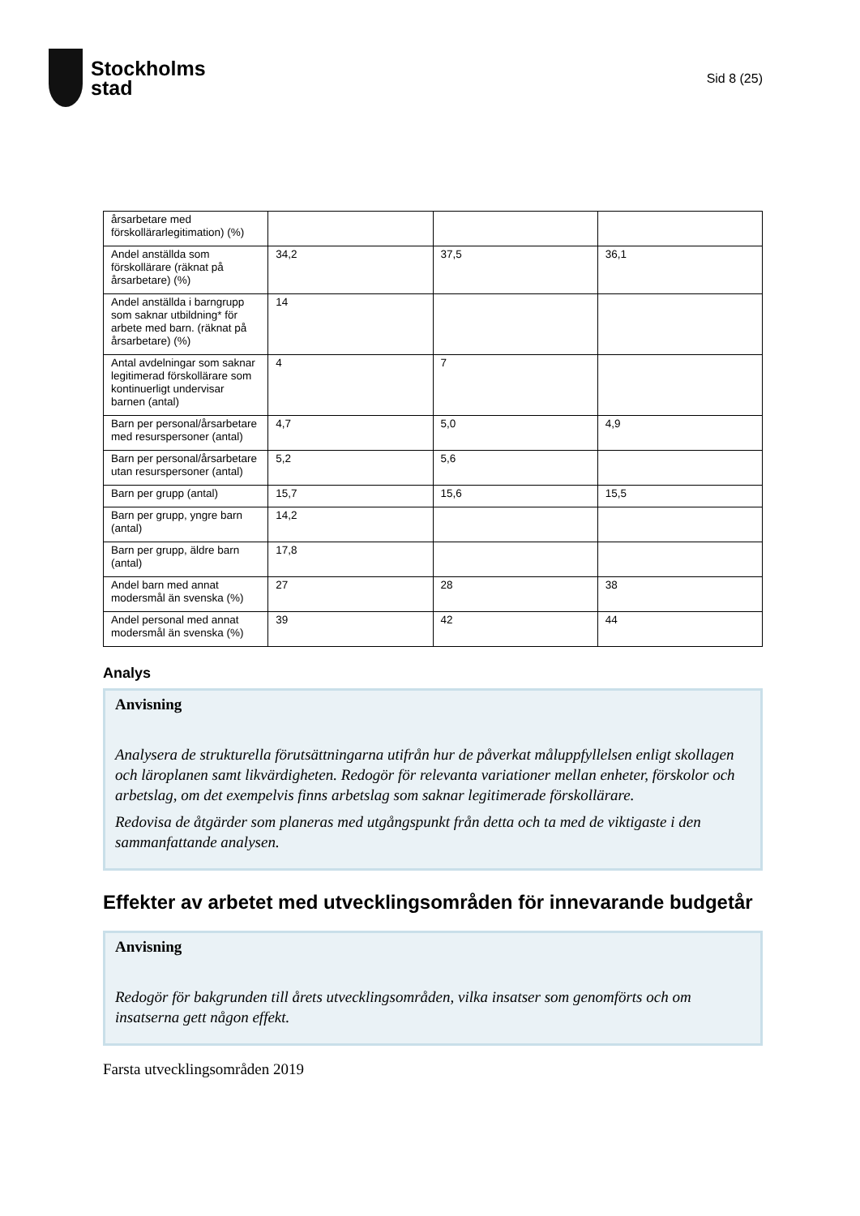Stockholms
stad
Sid 8 (25)
| årsarbetare med förskollärarlegitimation) (%) | | | |
| Andel anställda som förskollärare (räknat på årsarbetare) (%) | 34,2 | 37,5 | 36,1 |
| Andel anställda i barngrupp som saknar utbildning* för arbete med barn. (räknat på årsarbetare) (%) | 14 | | |
| Antal avdelningar som saknar legitimerad förskollärare som kontinuerligt undervisar barnen (antal) | 4 | 7 | |
| Barn per personal/årsarbetare med resurspersoner (antal) | 4,7 | 5,0 | 4,9 |
| Barn per personal/årsarbetare utan resurspersoner (antal) | 5,2 | 5,6 | |
| Barn per grupp (antal) | 15,7 | 15,6 | 15,5 |
| Barn per grupp, yngre barn (antal) | 14,2 | | |
| Barn per grupp, äldre barn (antal) | 17,8 | | |
| Andel barn med annat modersmål än svenska (%) | 27 | 28 | 38 |
| Andel personal med annat modersmål än svenska (%) | 39 | 42 | 44 |
Analys
Anvisning
Analysera de strukturella förutsättningarna utifrån hur de påverkat måluppfyllelsen enligt skollagen och läroplanen samt likvärdigheten. Redogör för relevanta variationer mellan enheter, förskolor och arbetslag, om det exempelvis finns arbetslag som saknar legitimerade förskollärare.
Redovisa de åtgärder som planeras med utgångspunkt från detta och ta med de viktigaste i den sammanfattande analysen.
Effekter av arbetet med utvecklingsområden för innevarande budgetår
Anvisning
Redogör för bakgrunden till årets utvecklingsområden, vilka insatser som genomförts och om insatserna gett någon effekt.
Farsta utvecklingsområden 2019